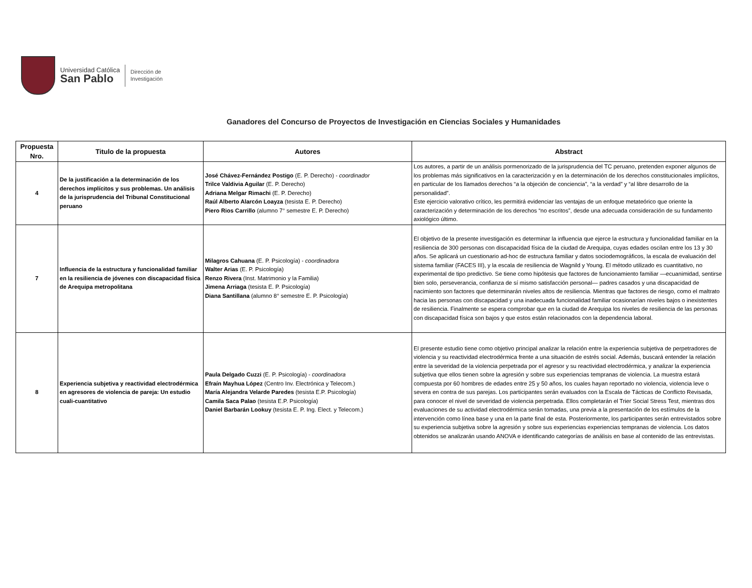Universidad Católica
San Pablo
Dirección de
Investigación
Ganadores del Concurso de Proyectos de Investigación en Ciencias Sociales y Humanidades
| Propuesta Nro. | Titulo de la propuesta | Autores | Abstract |
| --- | --- | --- | --- |
| 4 | De la justificación a la determinación de los derechos implícitos y sus problemas. Un análisis de la jurisprudencia del Tribunal Constitucional peruano | José Chávez-Fernández Postigo (E. P. Derecho) - coordinador Trilce Valdivia Aguilar (E. P. Derecho) Adriana Melgar Rimachi (E. P. Derecho) Raúl Alberto Alarcón Loayza (tesista E. P. Derecho) Piero Rios Carrillo (alumno 7° semestre E. P. Derecho) | Los autores, a partir de un análisis pormenorizado de la jurisprudencia del TC peruano, pretenden exponer algunos de los problemas más significativos en la caracterización y en la determinación de los derechos constitucionales implícitos, en particular de los llamados derechos “a la objeción de conciencia”, “a la verdad” y “al libre desarrollo de la personalidad”. Este ejercicio valorativo crítico, les permitirá evidenciar las ventajas de un enfoque metateórico que oriente la caracterización y determinación de los derechos “no escritos”, desde una adecuada consideración de su fundamento axiológico último. |
| 7 | Influencia de la estructura y funcionalidad familiar en la resiliencia de jóvenes con discapacidad física de Arequipa metropolitana | Milagros Cahuana (E. P. Psicología) - coordinadora Walter Arias (E. P. Psicología) Renzo Rivera (Inst. Matrimonio y la Familia) Jimena Arriaga (tesista E. P. Psicología) Diana Santillana (alumno 8° semestre E. P. Psicología) | El objetivo de la presente investigación es determinar la influencia que ejerce la estructura y funcionalidad familiar en la resiliencia de 300 personas con discapacidad física de la ciudad de Arequipa, cuyas edades oscilan entre los 13 y 30 años. Se aplicará un cuestionario ad-hoc de estructura familiar y datos sociodemográficos, la escala de evaluación del sistema familiar (FACES III), y la escala de resiliencia de Wagnild y Young. El método utilizado es cuantitativo, no experimental de tipo predictivo. Se tiene como hipótesis que factores de funcionamiento familiar —ecuanimidad, sentirse bien solo, perseverancia, confianza de sí mismo satisfacción personal— padres casados y una discapacidad de nacimiento son factores que determinarán niveles altos de resiliencia. Mientras que factores de riesgo, como el maltrato hacia las personas con discapacidad y una inadecuada funcionalidad familiar ocasionarían niveles bajos o inexistentes de resiliencia. Finalmente se espera comprobar que en la ciudad de Arequipa los niveles de resiliencia de las personas con discapacidad física son bajos y que estos están relacionados con la dependencia laboral. |
| 8 | Experiencia subjetiva y reactividad electrodérmica en agresores de violencia de pareja: Un estudio cuali-cuantitativo | Paula Delgado Cuzzi (E. P. Psicología) - coordinadora Efraín Mayhua López (Centro Inv. Electrónica y Telecom.) María Alejandra Velarde Paredes (tesista E.P. Psicología) Camila Saca Palao (tesista E.P. Psicología) Daniel Barbarán Lookuy (tesista E. P. Ing. Elect. y Telecom.) | El presente estudio tiene como objetivo principal analizar la relación entre la experiencia subjetiva de perpetradores de violencia y su reactividad electrodérmica frente a una situación de estrés social. Además, buscará entender la relación entre la severidad de la violencia perpetrada por el agresor y su reactividad electrodérmica, y analizar la experiencia subjetiva que ellos tienen sobre la agresión y sobre sus experiencias tempranas de violencia. La muestra estará compuesta por 60 hombres de edades entre 25 y 50 años, los cuales hayan reportado no violencia, violencia leve o severa en contra de sus parejas. Los participantes serán evaluados con la Escala de Tácticas de Conflicto Revisada, para conocer el nivel de severidad de violencia perpetrada. Ellos completarán el Trier Social Stress Test, mientras dos evaluaciones de su actividad electrodérmica serán tomadas, una previa a la presentación de los estímulos de la intervención como línea base y una en la parte final de esta. Posteriormente, los participantes serán entrevistados sobre su experiencia subjetiva sobre la agresión y sobre sus experiencias experiencias tempranas de violencia. Los datos obtenidos se analizarán usando ANOVA e identificando categorías de análisis en base al contenido de las entrevistas. |